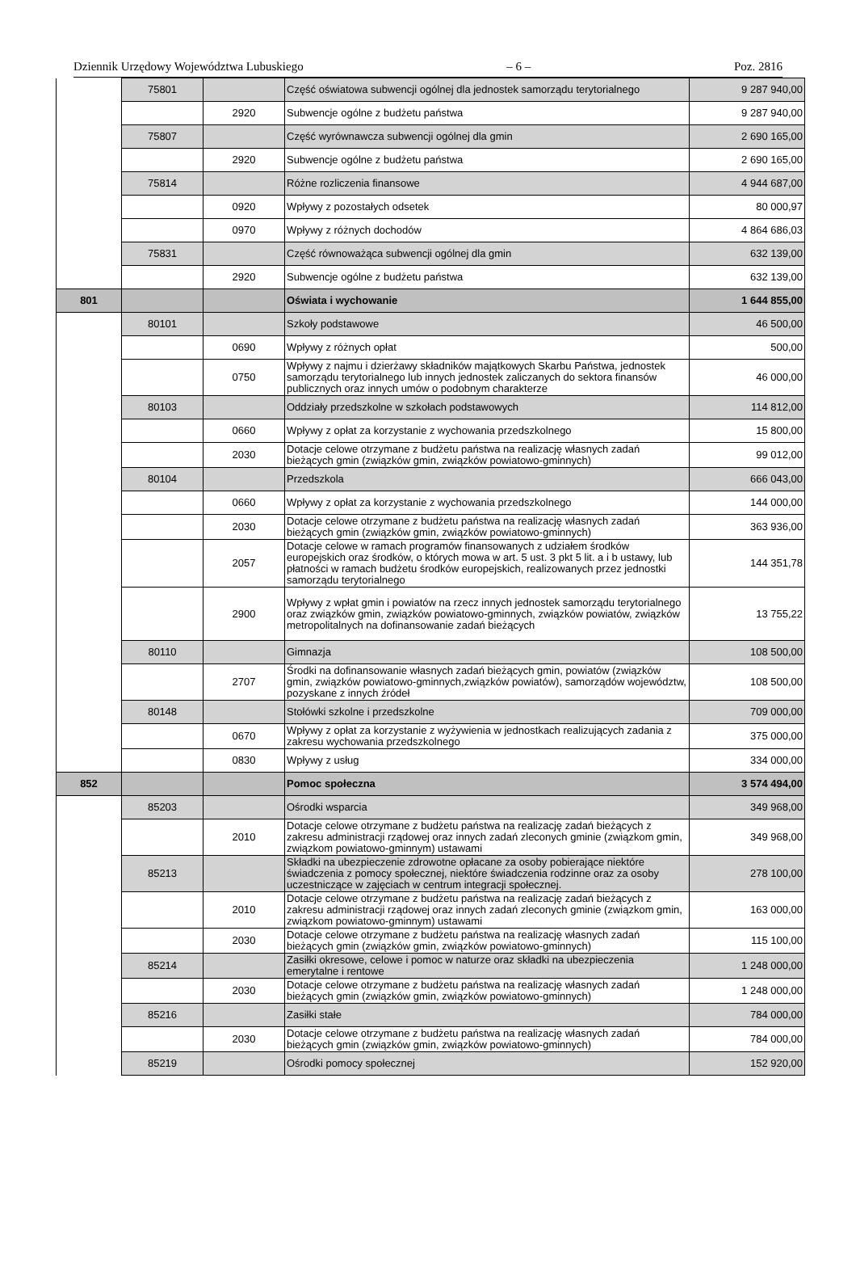Dziennik Urzędowy Województwa Lubuskiego – 6 – Poz. 2816
| | 75801 | | Część oświatowa subwencji ogólnej dla jednostek samorządu terytorialnego | 9 287 940,00 |
| | | 2920 | Subwencje ogólne z budżetu państwa | 9 287 940,00 |
| | 75807 | | Część wyrównawcza subwencji ogólnej dla gmin | 2 690 165,00 |
| | | 2920 | Subwencje ogólne z budżetu państwa | 2 690 165,00 |
| | 75814 | | Różne rozliczenia finansowe | 4 944 687,00 |
| | | 0920 | Wpływy z pozostałych odsetek | 80 000,97 |
| | | 0970 | Wpływy z różnych dochodów | 4 864 686,03 |
| | 75831 | | Część równoważąca subwencji ogólnej dla gmin | 632 139,00 |
| | | 2920 | Subwencje ogólne z budżetu państwa | 632 139,00 |
| 801 | | | Oświata i wychowanie | 1 644 855,00 |
| | 80101 | | Szkoły podstawowe | 46 500,00 |
| | | 0690 | Wpływy z różnych opłat | 500,00 |
| | | 0750 | Wpływy z najmu i dzierżawy składników majątkowych Skarbu Państwa, jednostek samorządu terytorialnego lub innych jednostek zaliczanych do sektora finansów publicznych oraz innych umów o podobnym charakterze | 46 000,00 |
| | 80103 | | Oddziały przedszkolne w szkołach podstawowych | 114 812,00 |
| | | 0660 | Wpływy z opłat za korzystanie z wychowania przedszkolnego | 15 800,00 |
| | | 2030 | Dotacje celowe otrzymane z budżetu państwa na realizację własnych zadań bieżących gmin (związków gmin, związków powiatowo-gminnych) | 99 012,00 |
| | 80104 | | Przedszkola | 666 043,00 |
| | | 0660 | Wpływy z opłat za korzystanie z wychowania przedszkolnego | 144 000,00 |
| | | 2030 | Dotacje celowe otrzymane z budżetu państwa na realizację własnych zadań bieżących gmin (związków gmin, związków powiatowo-gminnych) | 363 936,00 |
| | | 2057 | Dotacje celowe w ramach programów finansowanych z udziałem środków europejskich oraz środków, o których mowa w art. 5 ust. 3 pkt 5 lit. a i b ustawy, lub płatności w ramach budżetu środków europejskich, realizowanych przez jednostki samorządu terytorialnego | 144 351,78 |
| | | 2900 | Wpływy z wpłat gmin i powiatów na rzecz innych jednostek samorządu terytorialnego oraz związków gmin, związków powiatowo-gminnych, związków powiatów, związków metropolitalnych na dofinansowanie zadań bieżących | 13 755,22 |
| | 80110 | | Gimnazja | 108 500,00 |
| | | 2707 | Środki na dofinansowanie własnych zadań bieżących gmin, powiatów (związków gmin, związków powiatowo-gminnych,związków powiatów), samorządów województw, pozyskane z innych źródeł | 108 500,00 |
| | 80148 | | Stołówki szkolne i przedszkolne | 709 000,00 |
| | | 0670 | Wpływy z opłat za korzystanie z wyżywienia w jednostkach realizujących zadania z zakresu wychowania przedszkolnego | 375 000,00 |
| | | 0830 | Wpływy z usług | 334 000,00 |
| 852 | | | Pomoc społeczna | 3 574 494,00 |
| | 85203 | | Ośrodki wsparcia | 349 968,00 |
| | | 2010 | Dotacje celowe otrzymane z budżetu państwa na realizację zadań bieżących z zakresu administracji rządowej oraz innych zadań zleconych gminie (związkom gmin, związkom powiatowo-gminnym) ustawami | 349 968,00 |
| | 85213 | | Składki na ubezpieczenie zdrowotne opłacane za osoby pobierające niektóre świadczenia z pomocy społecznej, niektóre świadczenia rodzinne oraz za osoby uczestniczące w zajęciach w centrum integracji społecznej. | 278 100,00 |
| | | 2010 | Dotacje celowe otrzymane z budżetu państwa na realizację zadań bieżących z zakresu administracji rządowej oraz innych zadań zleconych gminie (związkom gmin, związkom powiatowo-gminnym) ustawami | 163 000,00 |
| | | 2030 | Dotacje celowe otrzymane z budżetu państwa na realizację własnych zadań bieżących gmin (związków gmin, związków powiatowo-gminnych) | 115 100,00 |
| | 85214 | | Zasiłki okresowe, celowe i pomoc w naturze oraz składki na ubezpieczenia emerytalne i rentowe | 1 248 000,00 |
| | | 2030 | Dotacje celowe otrzymane z budżetu państwa na realizację własnych zadań bieżących gmin (związków gmin, związków powiatowo-gminnych) | 1 248 000,00 |
| | 85216 | | Zasiłki stałe | 784 000,00 |
| | | 2030 | Dotacje celowe otrzymane z budżetu państwa na realizację własnych zadań bieżących gmin (związków gmin, związków powiatowo-gminnych) | 784 000,00 |
| | 85219 | | Ośrodki pomocy społecznej | 152 920,00 |